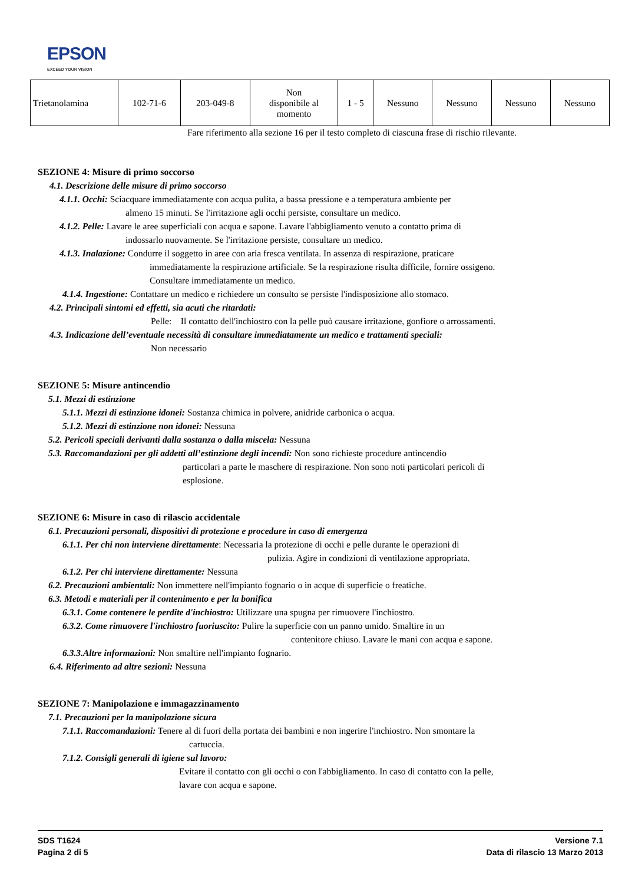EPSON
EXCEED YOUR VISION
| Trietanolamina | 102-71-6 | 203-049-8 | Non disponibile al momento | 1 - 5 | Nessuno | Nessuno | Nessuno | Nessuno |
Fare riferimento alla sezione 16 per il testo completo di ciascuna frase di rischio rilevante.
SEZIONE 4: Misure di primo soccorso
4.1. Descrizione delle misure di primo soccorso
4.1.1. Occhi: Sciacquare immediatamente con acqua pulita, a bassa pressione e a temperatura ambiente per
almeno 15 minuti. Se l'irritazione agli occhi persiste, consultare un medico.
4.1.2. Pelle: Lavare le aree superficiali con acqua e sapone. Lavare l'abbigliamento venuto a contatto prima di
indossarlo nuovamente. Se l'irritazione persiste, consultare un medico.
4.1.3. Inalazione: Condurre il soggetto in aree con aria fresca ventilata. In assenza di respirazione, praticare
immediatamente la respirazione artificiale. Se la respirazione risulta difficile, fornire ossigeno.
Consultare immediatamente un medico.
4.1.4. Ingestione: Contattare un medico e richiedere un consulto se persiste l'indisposizione allo stomaco.
4.2. Principali sintomi ed effetti, sia acuti che ritardati:
Pelle: Il contatto dell'inchiostro con la pelle può causare irritazione, gonfiore o arrossamenti.
4.3. Indicazione dell’eventuale necessità di consultare immediatamente un medico e trattamenti speciali:
Non necessario
SEZIONE 5: Misure antincendio
5.1. Mezzi di estinzione
5.1.1. Mezzi di estinzione idonei: Sostanza chimica in polvere, anidride carbonica o acqua.
5.1.2. Mezzi di estinzione non idonei: Nessuna
5.2. Pericoli speciali derivanti dalla sostanza o dalla miscela: Nessuna
5.3. Raccomandazioni per gli addetti all’estinzione degli incendi: Non sono richieste procedure antincendio
particolari a parte le maschere di respirazione. Non sono noti particolari pericoli di
esplosione.
SEZIONE 6: Misure in caso di rilascio accidentale
6.1. Precauzioni personali, dispositivi di protezione e procedure in caso di emergenza
6.1.1. Per chi non interviene direttamente: Necessaria la protezione di occhi e pelle durante le operazioni di
pulizia. Agire in condizioni di ventilazione appropriata.
6.1.2. Per chi interviene direttamente: Nessuna
6.2. Precauzioni ambientali: Non immettere nell'impianto fognario o in acque di superficie o freatiche.
6.3. Metodi e materiali per il contenimento e per la bonifica
6.3.1. Come contenere le perdite d'inchiostro: Utilizzare una spugna per rimuovere l'inchiostro.
6.3.2. Come rimuovere l'inchiostro fuoriuscito: Pulire la superficie con un panno umido. Smaltire in un
contenitore chiuso. Lavare le mani con acqua e sapone.
6.3.3.Altre informazioni: Non smaltire nell'impianto fognario.
6.4. Riferimento ad altre sezioni: Nessuna
SEZIONE 7: Manipolazione e immagazzinamento
7.1. Precauzioni per la manipolazione sicura
7.1.1. Raccomandazioni: Tenere al di fuori della portata dei bambini e non ingerire l'inchiostro. Non smontare la
cartuccia.
7.1.2. Consigli generali di igiene sul lavoro:
Evitare il contatto con gli occhi o con l'abbigliamento. In caso di contatto con la pelle,
lavare con acqua e sapone.
SDS T1624
Pagina 2 di 5
Versione 7.1
Data di rilascio 13 Marzo 2013